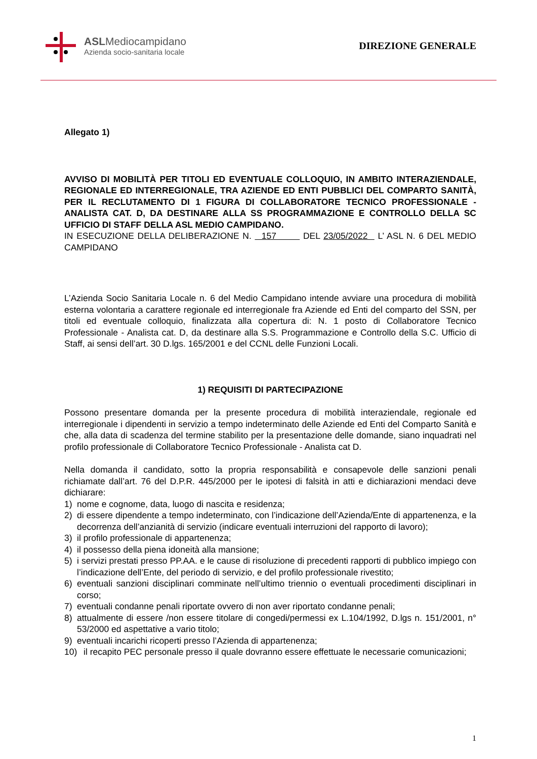ASLMediocampidano
Azienda socio-sanitaria locale
DIREZIONE GENERALE
Allegato 1)
AVVISO DI MOBILITÀ PER TITOLI ED EVENTUALE COLLOQUIO, IN AMBITO INTERAZIENDALE, REGIONALE ED INTERREGIONALE, TRA AZIENDE ED ENTI PUBBLICI DEL COMPARTO SANITÀ, PER IL RECLUTAMENTO DI 1 FIGURA DI COLLABORATORE TECNICO PROFESSIONALE - ANALISTA CAT. D, DA DESTINARE ALLA SS PROGRAMMAZIONE E CONTROLLO DELLA SC UFFICIO DI STAFF DELLA ASL MEDIO CAMPIDANO.
IN ESECUZIONE DELLA DELIBERAZIONE N. 157 DEL 23/05/2022 L’ ASL N. 6 DEL MEDIO CAMPIDANO
L’Azienda Socio Sanitaria Locale n. 6 del Medio Campidano intende avviare una procedura di mobilità esterna volontaria a carattere regionale ed interregionale fra Aziende ed Enti del comparto del SSN, per titoli ed eventuale colloquio, finalizzata alla copertura di: N. 1 posto di Collaboratore Tecnico Professionale - Analista cat. D, da destinare alla S.S. Programmazione e Controllo della S.C. Ufficio di Staff, ai sensi dell’art. 30 D.lgs. 165/2001 e del CCNL delle Funzioni Locali.
1) REQUISITI DI PARTECIPAZIONE
Possono presentare domanda per la presente procedura di mobilità interaziendale, regionale ed interregionale i dipendenti in servizio a tempo indeterminato delle Aziende ed Enti del Comparto Sanità e che, alla data di scadenza del termine stabilito per la presentazione delle domande, siano inquadrati nel profilo professionale di Collaboratore Tecnico Professionale - Analista cat D.
Nella domanda il candidato, sotto la propria responsabilità e consapevole delle sanzioni penali richiamate dall’art. 76 del D.P.R. 445/2000 per le ipotesi di falsità in atti e dichiarazioni mendaci deve dichiarare:
1) nome e cognome, data, luogo di nascita e residenza;
2) di essere dipendente a tempo indeterminato, con l’indicazione dell’Azienda/Ente di appartenenza, e la decorrenza dell’anzianità di servizio (indicare eventuali interruzioni del rapporto di lavoro);
3) il profilo professionale di appartenenza;
4) il possesso della piena idoneità alla mansione;
5) i servizi prestati presso PP.AA. e le cause di risoluzione di precedenti rapporti di pubblico impiego con l’indicazione dell’Ente, del periodo di servizio, e del profilo professionale rivestito;
6) eventuali sanzioni disciplinari comminate nell’ultimo triennio o eventuali procedimenti disciplinari in corso;
7) eventuali condanne penali riportate ovvero di non aver riportato condanne penali;
8) attualmente di essere /non essere titolare di congedi/permessi ex L.104/1992, D.lgs n. 151/2001, n° 53/2000 ed aspettative a vario titolo;
9) eventuali incarichi ricoperti presso l’Azienda di appartenenza;
10) il recapito PEC personale presso il quale dovranno essere effettuate le necessarie comunicazioni;
1